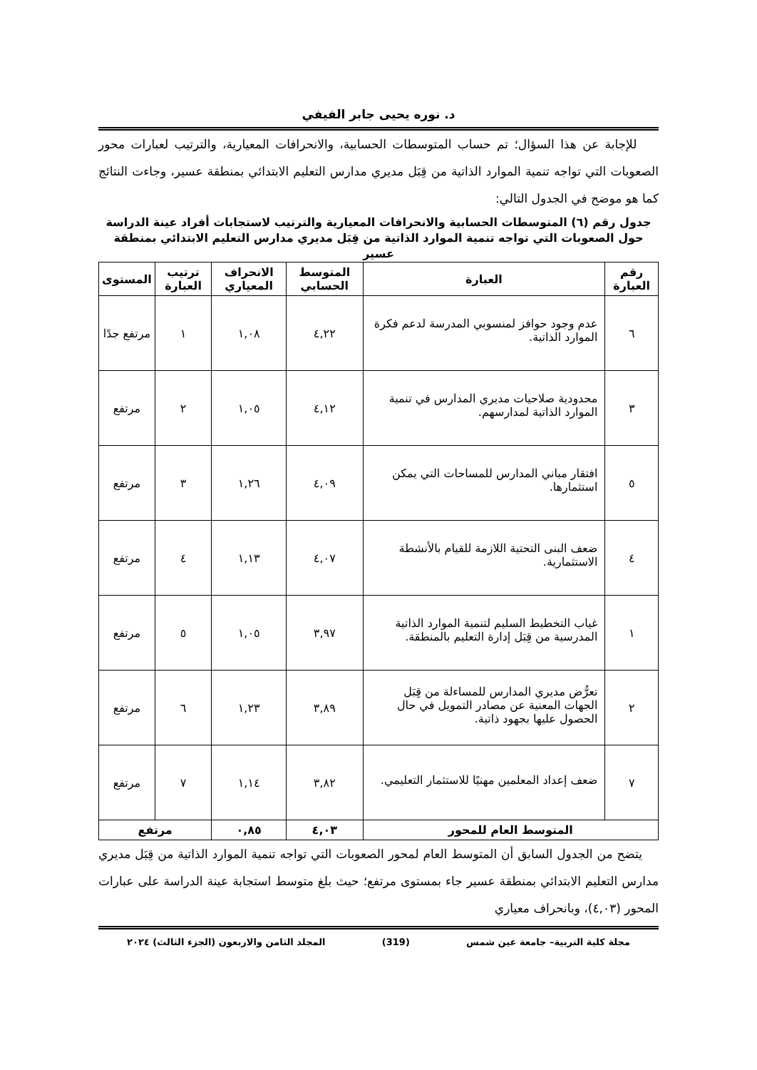د. نوره يحيى جابر الفيفي
للإجابة عن هذا السؤال؛ تم حساب المتوسطات الحسابية، والانحرافات المعيارية، والترتيب لعبارات محور الصعوبات التي تواجه تنمية الموارد الذاتية من قِبَل مديري مدارس التعليم الابتدائي بمنطقة عسير، وجاءت النتائج كما هو موضح في الجدول التالي:
جدول رقم (٦) المتوسطات الحسابية والانحرافات المعيارية والترتيب لاستجابات أفراد عينة الدراسة حول الصعوبات التي تواجه تنمية الموارد الذاتية من قِبَل مديري مدارس التعليم الابتدائي بمنطقة عسير
| رقم العبارة | العبارة | المتوسط الحسابي | الانحراف المعياري | ترتيب العبارة | المستوى |
| --- | --- | --- | --- | --- | --- |
| ٦ | عدم وجود حوافز لمنسوبي المدرسة لدعم فكرة الموارد الذاتية. | ٤,٢٢ | ١,٠٨ | ١ | مرتفع جدًا |
| ٣ | محدودية صلاحيات مديري المدارس في تنمية الموارد الذاتية لمدارسهم. | ٤,١٢ | ١,٠٥ | ٢ | مرتفع |
| ٥ | افتقار مباني المدارس للمساحات التي يمكن استثمارها. | ٤,٠٩ | ١,٢٦ | ٣ | مرتفع |
| ٤ | ضعف البنى التحتية اللازمة للقيام بالأنشطة الاستثمارية. | ٤,٠٧ | ١,١٣ | ٤ | مرتفع |
| ١ | غياب التخطيط السليم لتنمية الموارد الذاتية المدرسية من قِبَل إدارة التعليم بالمنطقة. | ٣,٩٧ | ١,٠٥ | ٥ | مرتفع |
| ٢ | تعرُّض مديري المدارس للمساءلة من قِبَل الجهات المعنية عن مصادر التمويل في حال الحصول عليها بجهود ذاتية. | ٣,٨٩ | ١,٢٣ | ٦ | مرتفع |
| ٧ | ضعف إعداد المعلمين مهنيًا للاستثمار التعليمي. | ٣,٨٢ | ١,١٤ | ٧ | مرتفع |
| المتوسط العام للمحور | | ٤,٠٣ | ٠,٨٥ | مرتفع | |
يتضح من الجدول السابق أن المتوسط العام لمحور الصعوبات التي تواجه تنمية الموارد الذاتية من قِبَل مديري مدارس التعليم الابتدائي بمنطقة عسير جاء بمستوى مرتفع؛ حيث بلغ متوسط استجابة عينة الدراسة على عبارات المحور (٤,٠٣)، وبانحراف معياري
مجلة كلية التربية– جامعة عين شمس (319) المجلد الثامن والاربعون (الجزء الثالث) ٢٠٢٤